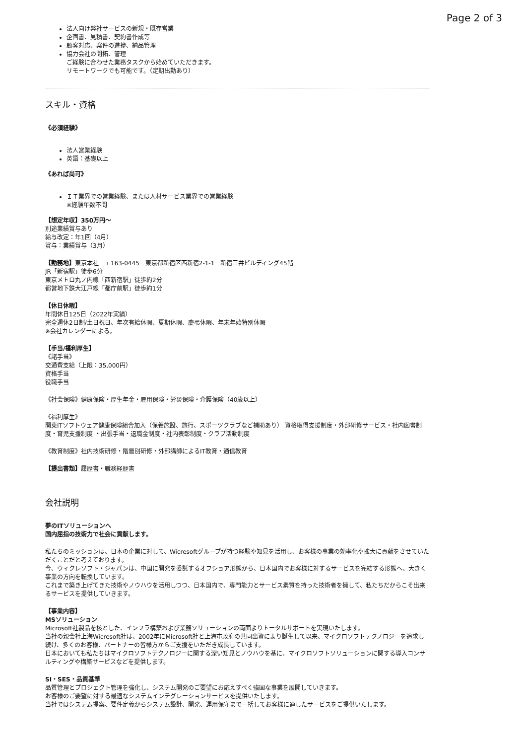Page 2 of 3
法人向け弊社サービスの新規・既存営業
企画書、見積書、契約書作成等
顧客対応、案件の進捗、納品管理
協力会社の開拓、管理
ご経験に合わせた業務タスクから始めていただきます。
リモートワークでも可能です。（定期出勤あり）
スキル・資格
《必須経験》
法人営業経験
英語：基礎以上
《あれば尚可》
ＩＴ業界での営業経験、または人材サービス業界での営業経験
※経験年数不問
【想定年収】350万円〜
別途業績賞与あり
給与改定：年1回（4月）
賞与：業績賞与（3月）
【勤務地】東京本社　〒163-0445　東京都新宿区西新宿2-1-1　新宿三井ビルディング45階
JR「新宿駅」徒歩6分
東京メトロ丸ノ内線「西新宿駅」徒歩約2分
都営地下鉄大江戸線「都庁前駅」徒歩約1分
【休日休暇】
年間休日125日（2022年実績）
完全週休2日制/土日祝日、年次有給休暇、夏期休暇、慶弔休暇、年末年始特別休暇
※会社カレンダーによる。
【手当/福利厚生】
《諸手当》
交通費支給（上限：35,000円）
資格手当
役職手当
《社会保険》健康保険・厚生年金・雇用保険・労災保険・介護保険（40歳以上）
《福利厚生》
関東ITソフトウェア健康保険組合加入（保養施設、旅行、スポーツクラブなど補助あり） 資格取得支援制度・外部研修サービス・社内図書制度・育児支援制度 ・出張手当・退職金制度・社内表彰制度・クラブ活動制度
《教育制度》社内技術研修・階層別研修・外部講師によるIT教育・通信教育
【提出書類】履歴書・職務経歴書
会社説明
夢のITソリューションへ
国内屈指の技術力で社会に貢献します。
私たちのミッションは、日本の企業に対して、Wicresoftグループが持つ経験や知見を活用し、お客様の事業の効率化や拡大に貢献をさせていただくことだと考えております。
今、ウィクレソフト・ジャパンは、中国に開発を委託するオフショア形態から、日本国内でお客様に対するサービスを完結する形態へ、大きく事業の方向を転換しています。
これまで築き上げてきた技術やノウハウを活用しつつ、日本国内で、専門能力とサービス素質を持った技術者を擁して、私たちだからこそ出来るサービスを提供していきます。
【事業内容】
MSソリューション
Microsoft社製品を核とした、インフラ構築および業務ソリューションの両面よりトータルサポートを実現いたします。
当社の親会社上海Wicresoft社は、2002年にMicrosoft社と上海市政府の共同出資により誕生して以来、マイクロソフトテクノロジーを追求し続け、多くのお客様、パートナーの皆様方からご支援をいただき成長しています。
日本においても私たちはマイクロソフトテクノロジーに関する深い知見とノウハウを基に、マイクロソフトソリューションに関する導入コンサルティングや構築サービスなどを提供します。
SI・SES・品質基準
品質管理とプロジェクト管理を強化し、システム開発のご要望にお応えすべく強固な事業を展開していきます。
お客様のご要望に対する最適なシステムインテグレーションサービスを提供いたします。
当社ではシステム提案、要件定義からシステム設計、開発、運用保守まで一括してお客様に適したサービスをご提供いたします。